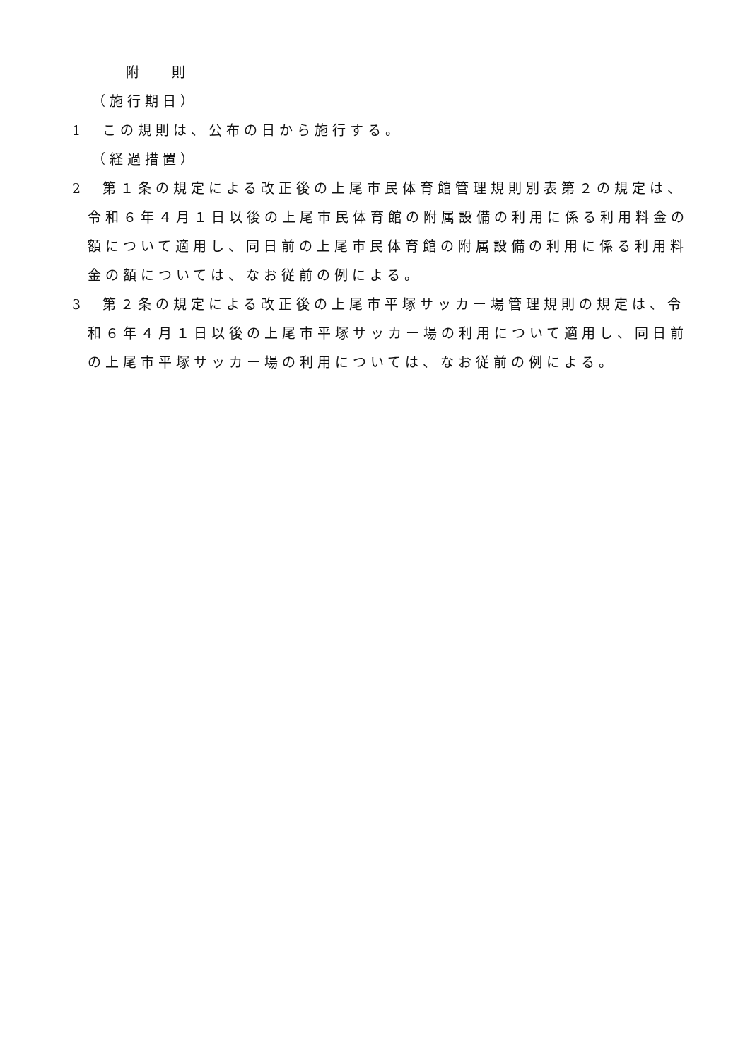附 則
（施行期日）
1　この規則は、公布の日から施行する。
（経過措置）
2　第１条の規定による改正後の上尾市民体育館管理規則別表第２の規定は、令和６年４月１日以後の上尾市民体育館の附属設備の利用に係る利用料金の額について適用し、同日前の上尾市民体育館の附属設備の利用に係る利用料金の額については、なお従前の例による。
3　第２条の規定による改正後の上尾市平塚サッカー場管理規則の規定は、令和６年４月１日以後の上尾市平塚サッカー場の利用について適用し、同日前の上尾市平塚サッカー場の利用については、なお従前の例による。